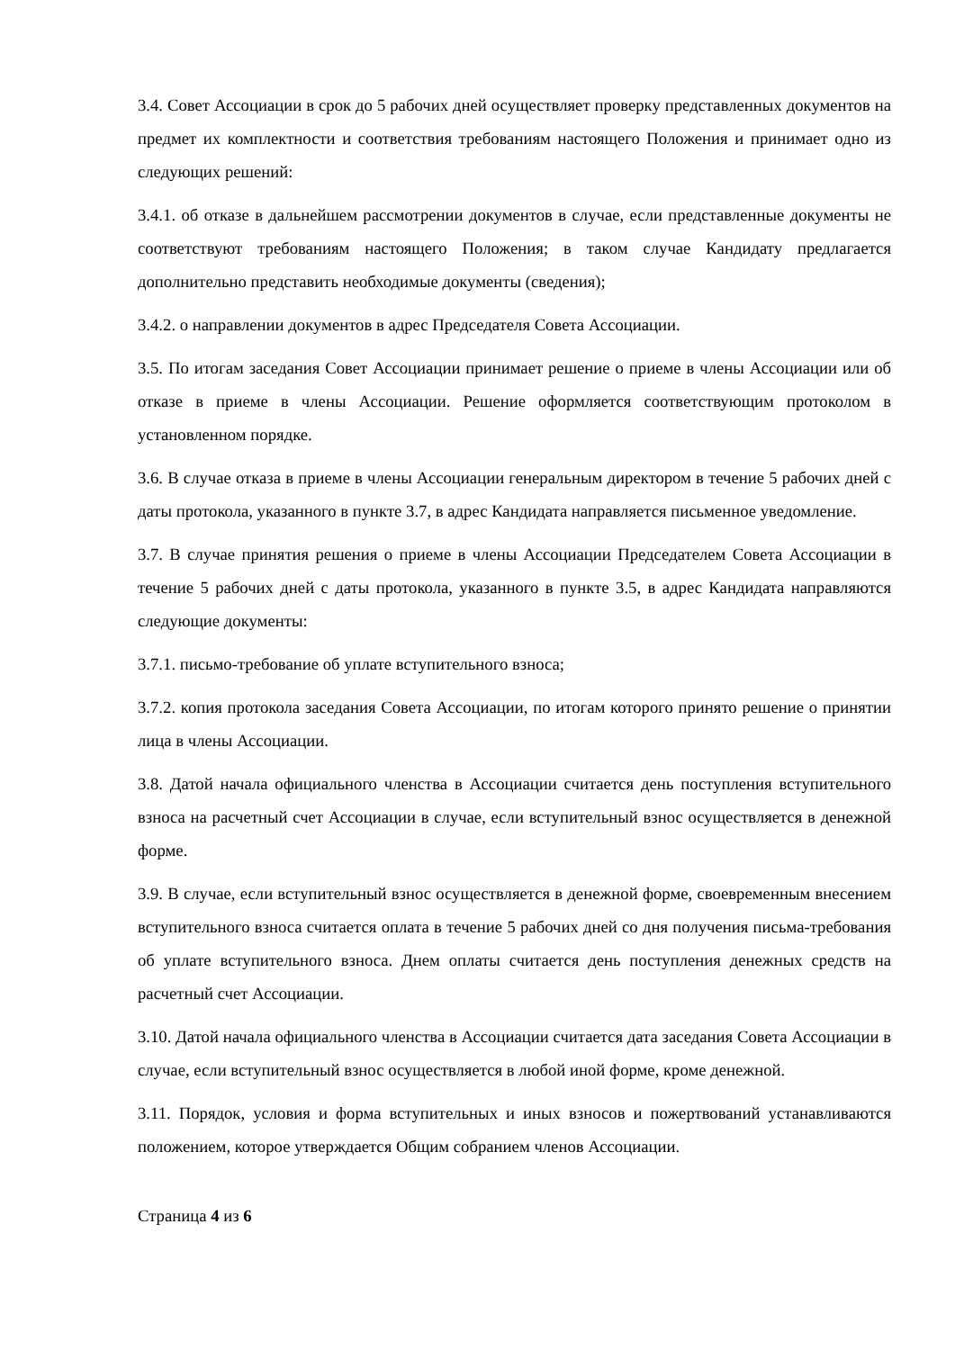3.4. Совет Ассоциации в срок до 5 рабочих дней осуществляет проверку представленных документов на предмет их комплектности и соответствия требованиям настоящего Положения и принимает одно из следующих решений:
3.4.1. об отказе в дальнейшем рассмотрении документов в случае, если представленные документы не соответствуют требованиям настоящего Положения; в таком случае Кандидату предлагается дополнительно представить необходимые документы (сведения);
3.4.2. о направлении документов в адрес Председателя Совета Ассоциации.
3.5. По итогам заседания Совет Ассоциации принимает решение о приеме в члены Ассоциации или об отказе в приеме в члены Ассоциации. Решение оформляется соответствующим протоколом в установленном порядке.
3.6. В случае отказа в приеме в члены Ассоциации генеральным директором в течение 5 рабочих дней с даты протокола, указанного в пункте 3.7, в адрес Кандидата направляется письменное уведомление.
3.7. В случае принятия решения о приеме в члены Ассоциации Председателем Совета Ассоциации в течение 5 рабочих дней с даты протокола, указанного в пункте 3.5, в адрес Кандидата направляются следующие документы:
3.7.1. письмо-требование об уплате вступительного взноса;
3.7.2. копия протокола заседания Совета Ассоциации, по итогам которого принято решение о принятии лица в члены Ассоциации.
3.8. Датой начала официального членства в Ассоциации считается день поступления вступительного взноса на расчетный счет Ассоциации в случае, если вступительный взнос осуществляется в денежной форме.
3.9. В случае, если вступительный взнос осуществляется в денежной форме, своевременным внесением вступительного взноса считается оплата в течение 5 рабочих дней со дня получения письма-требования об уплате вступительного взноса. Днем оплаты считается день поступления денежных средств на расчетный счет Ассоциации.
3.10. Датой начала официального членства в Ассоциации считается дата заседания Совета Ассоциации в случае, если вступительный взнос осуществляется в любой иной форме, кроме денежной.
3.11. Порядок, условия и форма вступительных и иных взносов и пожертвований устанавливаются положением, которое утверждается Общим собранием членов Ассоциации.
Страница 4 из 6